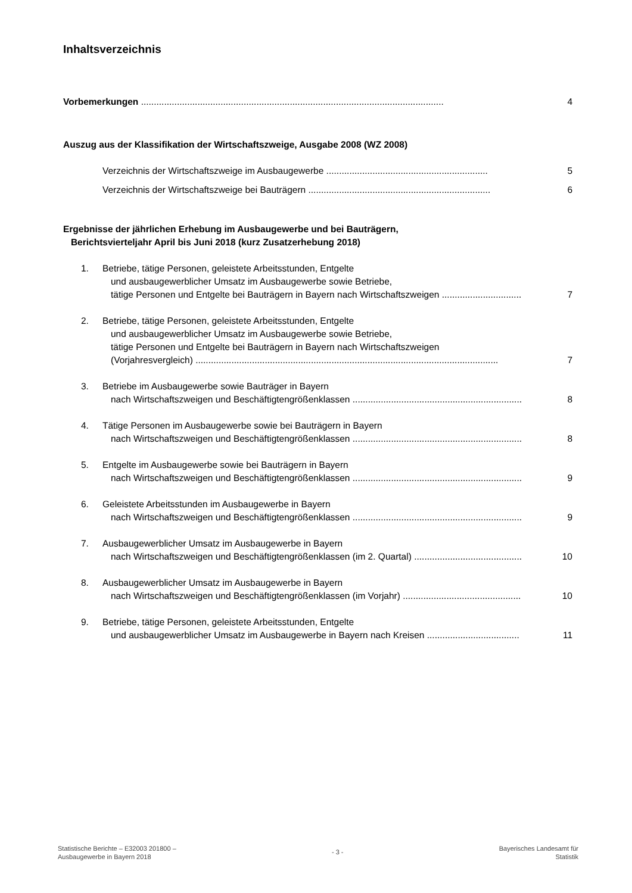Inhaltsverzeichnis
Vorbemerkungen ......................................................................................................................
4
Auszug aus der Klassifikation der Wirtschaftszweige, Ausgabe 2008 (WZ 2008)
Verzeichnis der Wirtschaftszweige im Ausbaugewerbe ...............................................................
5
Verzeichnis der Wirtschaftszweige bei Bauträgern .......................................................................
6
Ergebnisse der jährlichen Erhebung im Ausbaugewerbe und bei Bauträgern,
Berichtsvierteljahr April bis Juni 2018 (kurz Zusatzerhebung 2018)
1. Betriebe, tätige Personen, geleistete Arbeitsstunden, Entgelte
und ausbaugewerblicher Umsatz im Ausbaugewerbe sowie Betriebe,
tätige Personen und Entgelte bei Bauträgern in Bayern nach Wirtschaftszweigen ...............................
7
2. Betriebe, tätige Personen, geleistete Arbeitsstunden, Entgelte
und ausbaugewerblicher Umsatz im Ausbaugewerbe sowie Betriebe,
tätige Personen und Entgelte bei Bauträgern in Bayern nach Wirtschaftszweigen
(Vorjahresvergleich) ......................................................................................................................
7
3. Betriebe im Ausbaugewerbe sowie Bauträger in Bayern
nach Wirtschaftszweigen und Beschäftigtengrößenklassen ..................................................................
8
4. Tätige Personen im Ausbaugewerbe sowie bei Bauträgern in Bayern
nach Wirtschaftszweigen und Beschäftigtengrößenklassen ..................................................................
8
5. Entgelte im Ausbaugewerbe sowie bei Bauträgern in Bayern
nach Wirtschaftszweigen und Beschäftigtengrößenklassen ..................................................................
9
6. Geleistete Arbeitsstunden im Ausbaugewerbe in Bayern
nach Wirtschaftszweigen und Beschäftigtengrößenklassen ..................................................................
9
7. Ausbaugewerblicher Umsatz im Ausbaugewerbe in Bayern
nach Wirtschaftszweigen und Beschäftigtengrößenklassen (im 2. Quartal) ..........................................
10
8. Ausbaugewerblicher Umsatz im Ausbaugewerbe in Bayern
nach Wirtschaftszweigen und Beschäftigtengrößenklassen (im Vorjahr) ..............................................
10
9. Betriebe, tätige Personen, geleistete Arbeitsstunden, Entgelte
und ausbaugewerblicher Umsatz im Ausbaugewerbe in Bayern nach Kreisen ....................................
11
Statistische Berichte – E32003 201800 –
Ausbaugewerbe in Bayern 2018
- 3 -
Bayerisches Landesamt für
Statistik